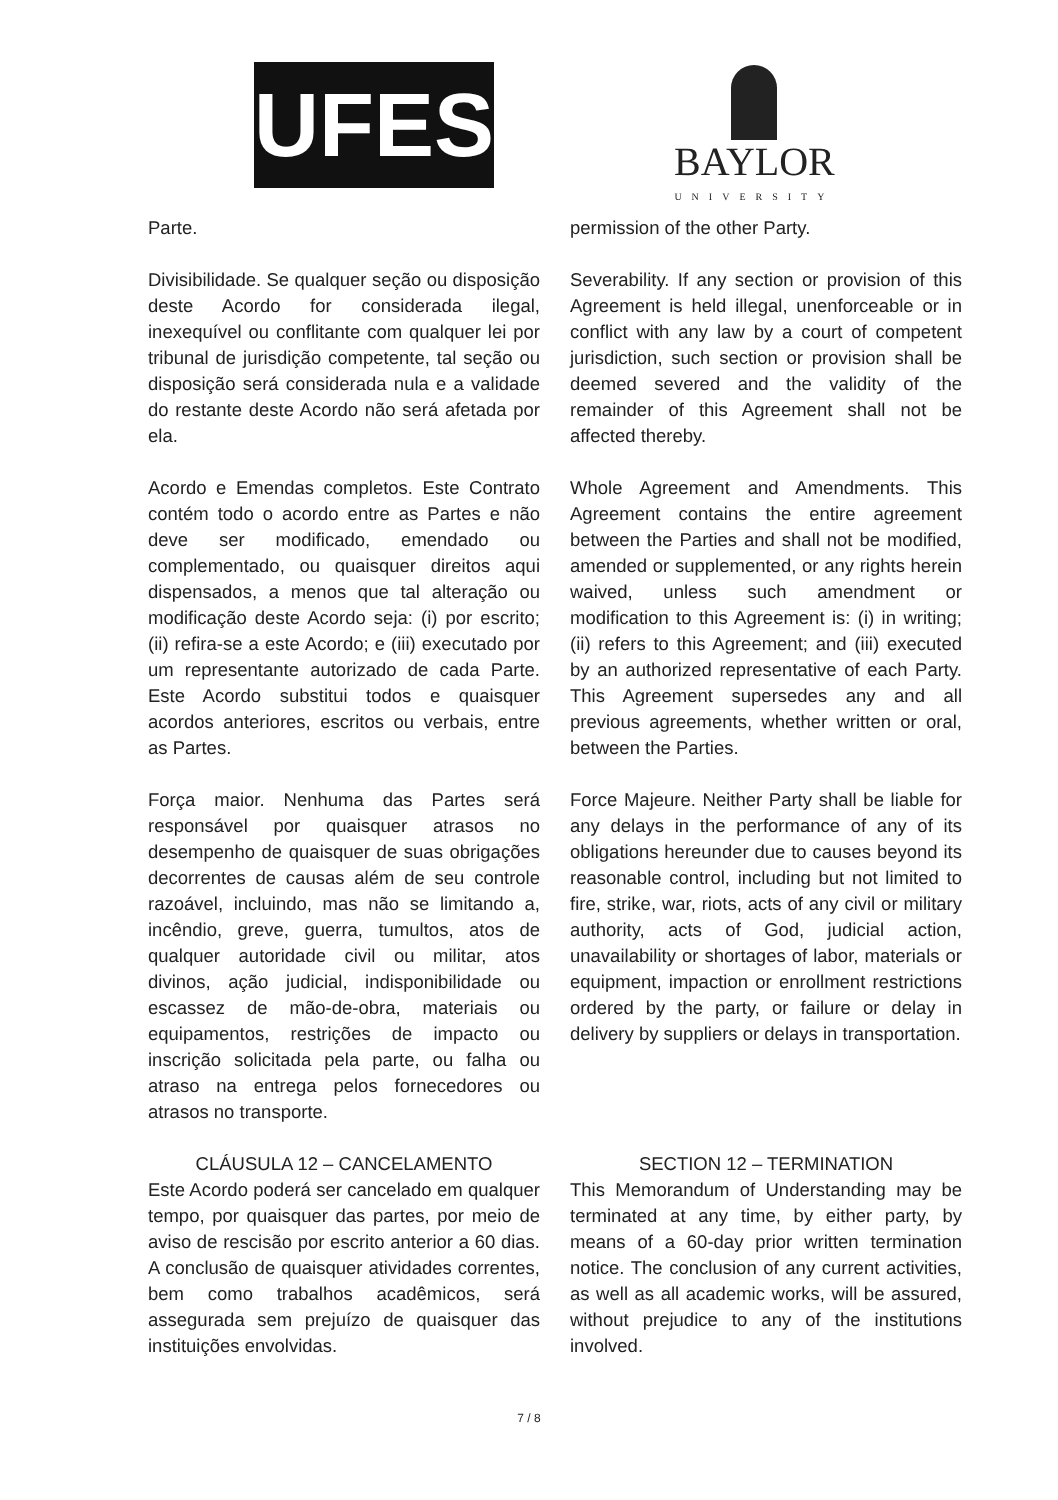UFES
BAYLOR
UNIVERSITY
Parte. permission of the other Party.
Divisibilidade. Se qualquer seção ou disposição deste Acordo for considerada ilegal, inexequível ou conflitante com qualquer lei por tribunal de jurisdição competente, tal seção ou disposição será considerada nula e a validade do restante deste Acordo não será afetada por ela.
Severability. If any section or provision of this Agreement is held illegal, unenforceable or in conflict with any law by a court of competent jurisdiction, such section or provision shall be deemed severed and the validity of the remainder of this Agreement shall not be affected thereby.
Acordo e Emendas completos. Este Contrato contém todo o acordo entre as Partes e não deve ser modificado, emendado ou complementado, ou quaisquer direitos aqui dispensados, a menos que tal alteração ou modificação deste Acordo seja: (i) por escrito; (ii) refira-se a este Acordo; e (iii) executado por um representante autorizado de cada Parte. Este Acordo substitui todos e quaisquer acordos anteriores, escritos ou verbais, entre as Partes.
Whole Agreement and Amendments. This Agreement contains the entire agreement between the Parties and shall not be modified, amended or supplemented, or any rights herein waived, unless such amendment or modification to this Agreement is: (i) in writing; (ii) refers to this Agreement; and (iii) executed by an authorized representative of each Party. This Agreement supersedes any and all previous agreements, whether written or oral, between the Parties.
Força maior. Nenhuma das Partes será responsável por quaisquer atrasos no desempenho de quaisquer de suas obrigações decorrentes de causas além de seu controle razoável, incluindo, mas não se limitando a, incêndio, greve, guerra, tumultos, atos de qualquer autoridade civil ou militar, atos divinos, ação judicial, indisponibilidade ou escassez de mão-de-obra, materiais ou equipamentos, restrições de impacto ou inscrição solicitada pela parte, ou falha ou atraso na entrega pelos fornecedores ou atrasos no transporte.
Force Majeure. Neither Party shall be liable for any delays in the performance of any of its obligations hereunder due to causes beyond its reasonable control, including but not limited to fire, strike, war, riots, acts of any civil or military authority, acts of God, judicial action, unavailability or shortages of labor, materials or equipment, impaction or enrollment restrictions ordered by the party, or failure or delay in delivery by suppliers or delays in transportation.
CLÁUSULA 12 – CANCELAMENTO
Este Acordo poderá ser cancelado em qualquer tempo, por quaisquer das partes, por meio de aviso de rescisão por escrito anterior a 60 dias. A conclusão de quaisquer atividades correntes, bem como trabalhos acadêmicos, será assegurada sem prejuízo de quaisquer das instituições envolvidas.
SECTION 12 – TERMINATION
This Memorandum of Understanding may be terminated at any time, by either party, by means of a 60-day prior written termination notice. The conclusion of any current activities, as well as all academic works, will be assured, without prejudice to any of the institutions involved.
7 / 8